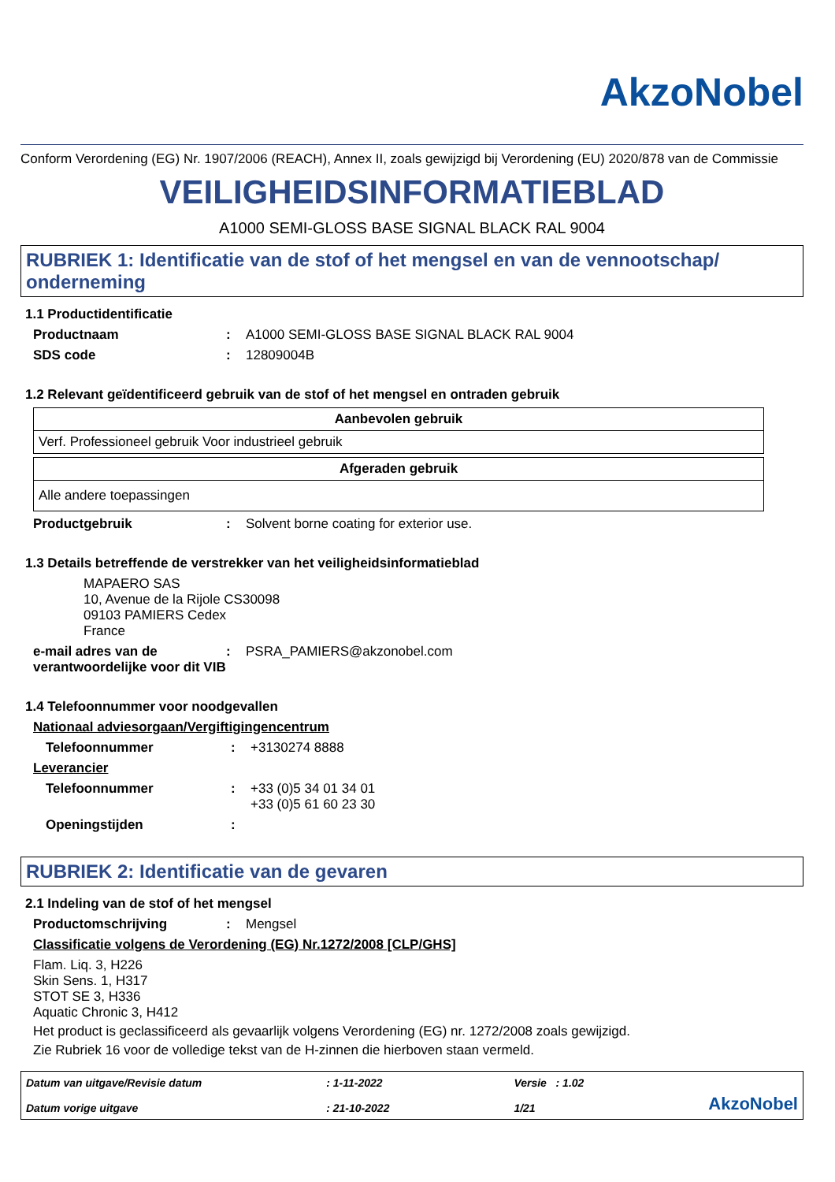AkzoNobel
Conform Verordening (EG) Nr. 1907/2006 (REACH), Annex II, zoals gewijzigd bij Verordening (EU) 2020/878 van de Commissie
VEILIGHEIDSINFORMATIEBLAD
A1000 SEMI-GLOSS BASE SIGNAL BLACK RAL 9004
RUBRIEK 1: Identificatie van de stof of het mengsel en van de vennootschap/ onderneming
1.1 Productidentificatie
Productnaam: A1000 SEMI-GLOSS BASE SIGNAL BLACK RAL 9004
SDS code: 12809004B
1.2 Relevant geïdentificeerd gebruik van de stof of het mengsel en ontraden gebruik
| Aanbevolen gebruik |
| --- |
| Verf. Professioneel gebruik Voor industrieel gebruik |
| Afgeraden gebruik |
| --- |
| Alle andere toepassingen |
Productgebruik: Solvent borne coating for exterior use.
1.3 Details betreffende de verstrekker van het veiligheidsinformatieblad
MAPAERO SAS
10, Avenue de la Rijole CS30098
09103 PAMIERS Cedex
France
e-mail adres van de verantwoordelijke voor dit VIB: PSRA_PAMIERS@akzonobel.com
1.4 Telefoonnummer voor noodgevallen
Nationaal adviesorgaan/Vergiftigingencentrum
Telefoonnummer: +3130274 8888
Leverancier
Telefoonnummer: +33 (0)5 34 01 34 01
+33 (0)5 61 60 23 30
Openingstijden:
RUBRIEK 2: Identificatie van de gevaren
2.1 Indeling van de stof of het mengsel
Productomschrijving: Mengsel
Classificatie volgens de Verordening (EG) Nr.1272/2008 [CLP/GHS]
Flam. Liq. 3, H226
Skin Sens. 1, H317
STOT SE 3, H336
Aquatic Chronic 3, H412
Het product is geclassificeerd als gevaarlijk volgens Verordening (EG) nr. 1272/2008 zoals gewijzigd.
Zie Rubriek 16 voor de volledige tekst van de H-zinnen die hierboven staan vermeld.
Datum van uitgave/Revisie datum
Datum vorige uitgave
: 1-11-2022
: 21-10-2022
Versie : 1.02
1/21
AkzoNobel